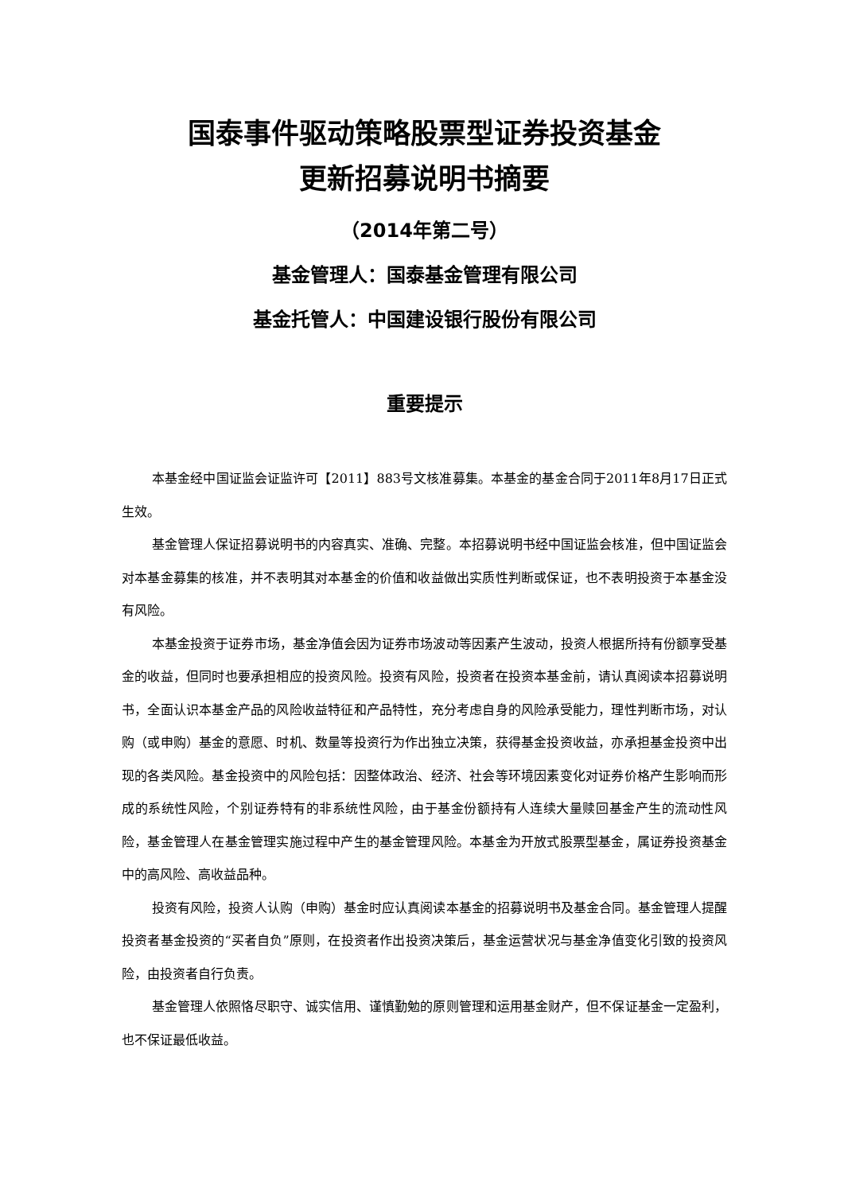国泰事件驱动策略股票型证券投资基金
更新招募说明书摘要
（2014年第二号）
基金管理人：国泰基金管理有限公司
基金托管人：中国建设银行股份有限公司
重要提示
本基金经中国证监会证监许可【2011】883号文核准募集。本基金的基金合同于2011年8月17日正式生效。
基金管理人保证招募说明书的内容真实、准确、完整。本招募说明书经中国证监会核准，但中国证监会对本基金募集的核准，并不表明其对本基金的价值和收益做出实质性判断或保证，也不表明投资于本基金没有风险。
本基金投资于证券市场，基金净值会因为证券市场波动等因素产生波动，投资人根据所持有份额享受基金的收益，但同时也要承担相应的投资风险。投资有风险，投资者在投资本基金前，请认真阅读本招募说明书，全面认识本基金产品的风险收益特征和产品特性，充分考虑自身的风险承受能力，理性判断市场，对认购（或申购）基金的意愿、时机、数量等投资行为作出独立决策，获得基金投资收益，亦承担基金投资中出现的各类风险。基金投资中的风险包括：因整体政治、经济、社会等环境因素变化对证券价格产生影响而形成的系统性风险，个别证券特有的非系统性风险，由于基金份额持有人连续大量赎回基金产生的流动性风险，基金管理人在基金管理实施过程中产生的基金管理风险。本基金为开放式股票型基金，属证券投资基金中的高风险、高收益品种。
投资有风险，投资人认购（申购）基金时应认真阅读本基金的招募说明书及基金合同。基金管理人提醒投资者基金投资的“买者自负”原则，在投资者作出投资决策后，基金运营状况与基金净值变化引致的投资风险，由投资者自行负责。
基金管理人依照恪尽职守、诚实信用、谨慎勤勉的原则管理和运用基金财产，但不保证基金一定盈利，也不保证最低收益。